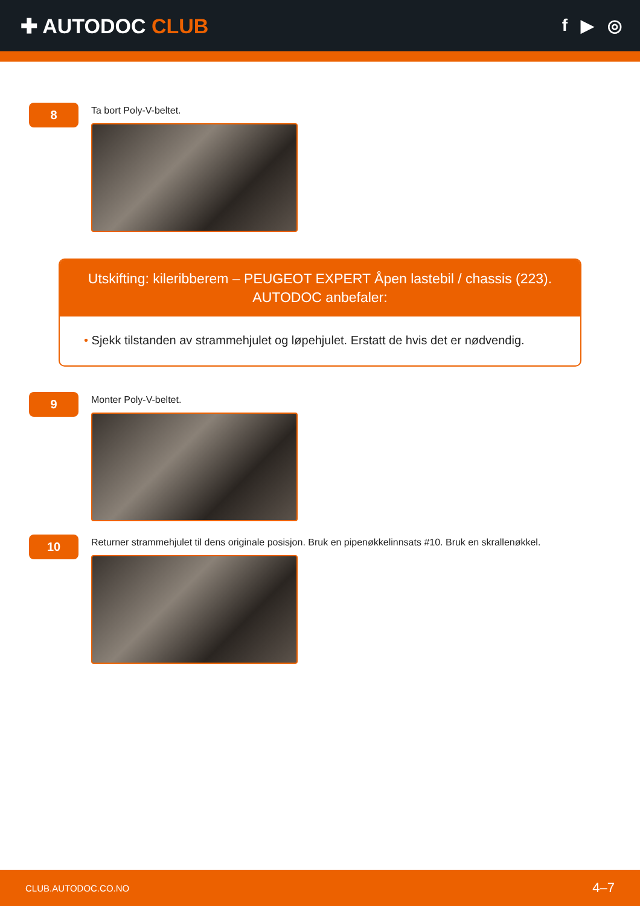✚ AUTODOC CLUB
f ▶ ◎
8
Ta bort Poly-V-beltet.
Utskifting: kileribberem – PEUGEOT EXPERT Åpen lastebil / chassis (223).
AUTODOC anbefaler:
• Sjekk tilstanden av strammehjulet og løpehjulet. Erstatt de hvis det er nødvendig.
9
Monter Poly-V-beltet.
10
Returner strammehjulet til dens originale posisjon. Bruk en pipenøkkelinnsats #10. Bruk en skrallenøkkel.
CLUB.AUTODOC.CO.NO 4–7